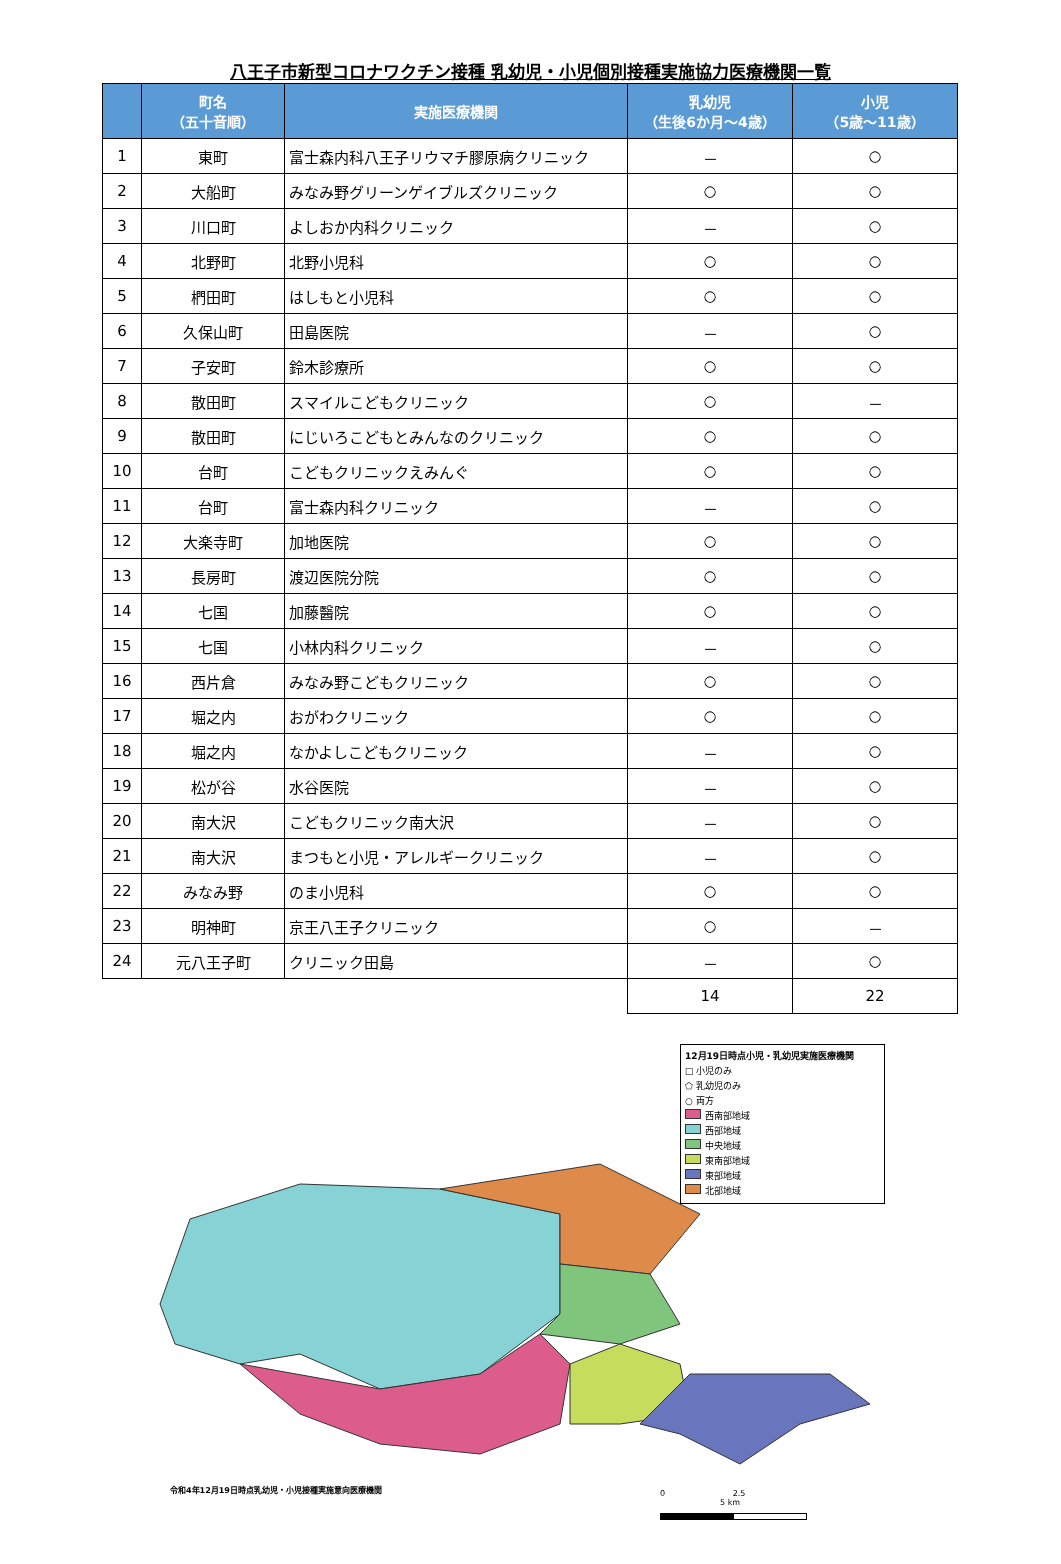八王子市新型コロナワクチン接種 乳幼児・小児個別接種実施協力医療機関一覧
| | 町名 （五十音順） | 実施医療機関 | 乳幼児 （生後6か月～4歳） | 小児 （5歳～11歳） |
| --- | --- | --- | --- | --- |
| 1 | 東町 | 富士森内科八王子リウマチ膠原病クリニック | － | ○ |
| 2 | 大船町 | みなみ野グリーンゲイブルズクリニック | ○ | ○ |
| 3 | 川口町 | よしおか内科クリニック | － | ○ |
| 4 | 北野町 | 北野小児科 | ○ | ○ |
| 5 | 椚田町 | はしもと小児科 | ○ | ○ |
| 6 | 久保山町 | 田島医院 | － | ○ |
| 7 | 子安町 | 鈴木診療所 | ○ | ○ |
| 8 | 散田町 | スマイルこどもクリニック | ○ | － |
| 9 | 散田町 | にじいろこどもとみんなのクリニック | ○ | ○ |
| 10 | 台町 | こどもクリニックえみんぐ | ○ | ○ |
| 11 | 台町 | 富士森内科クリニック | － | ○ |
| 12 | 大楽寺町 | 加地医院 | ○ | ○ |
| 13 | 長房町 | 渡辺医院分院 | ○ | ○ |
| 14 | 七国 | 加藤醫院 | ○ | ○ |
| 15 | 七国 | 小林内科クリニック | － | ○ |
| 16 | 西片倉 | みなみ野こどもクリニック | ○ | ○ |
| 17 | 堀之内 | おがわクリニック | ○ | ○ |
| 18 | 堀之内 | なかよしこどもクリニック | － | ○ |
| 19 | 松が谷 | 水谷医院 | － | ○ |
| 20 | 南大沢 | こどもクリニック南大沢 | － | ○ |
| 21 | 南大沢 | まつもと小児・アレルギークリニック | － | ○ |
| 22 | みなみ野 | のま小児科 | ○ | ○ |
| 23 | 明神町 | 京王八王子クリニック | ○ | － |
| 24 | 元八王子町 | クリニック田島 | － | ○ |
| | | | 14 | 22 |
12月19日時点小児・乳幼児実施医療機関
□ 小児のみ
⬠ 乳幼児のみ
○ 両方
西南部地域
西部地域
中央地域
東南部地域
東部地域
北部地域
令和4年12月19日時点乳幼児・小児接種実施意向医療機関
0 2.5 5 km